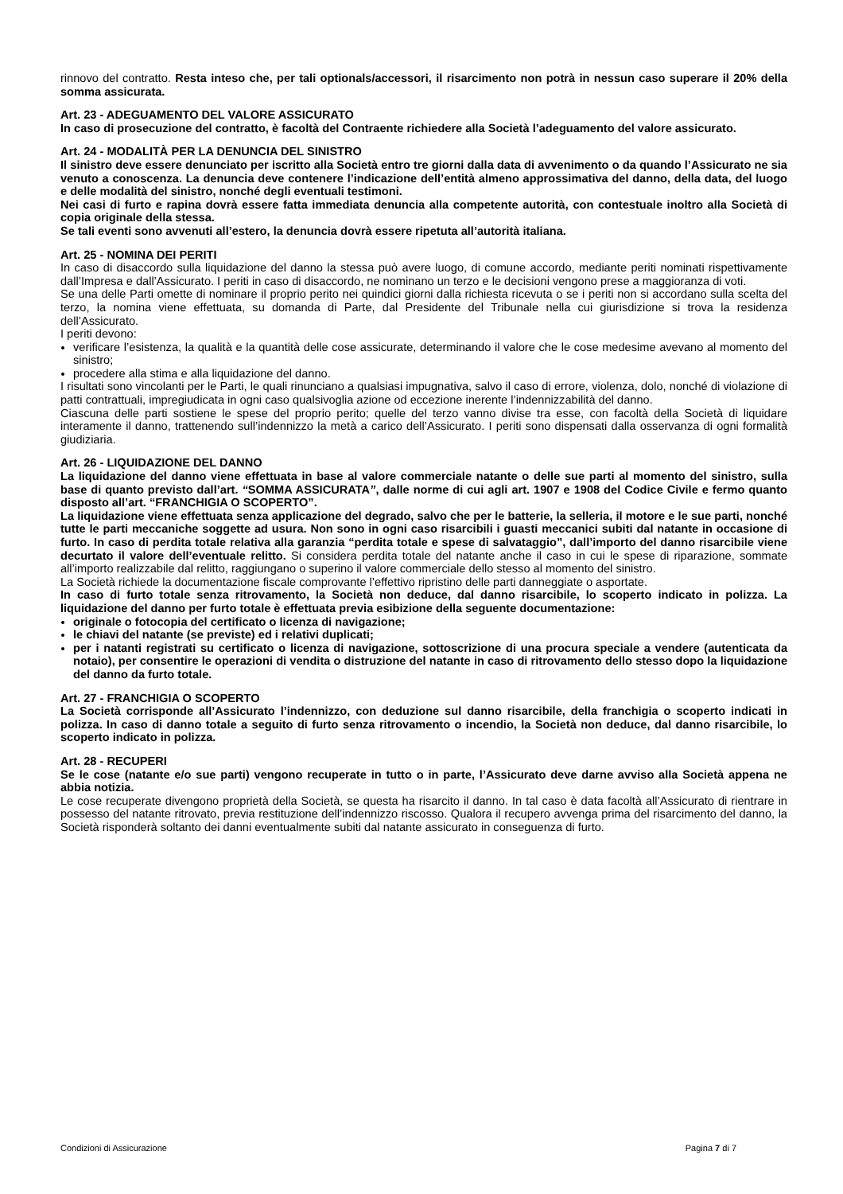rinnovo del contratto. Resta inteso che, per tali optionals/accessori, il risarcimento non potrà in nessun caso superare il 20% della somma assicurata.
Art. 23 - ADEGUAMENTO DEL VALORE ASSICURATO
In caso di prosecuzione del contratto, è facoltà del Contraente richiedere alla Società l’adeguamento del valore assicurato.
Art. 24 - MODALITÀ PER LA DENUNCIA DEL SINISTRO
Il sinistro deve essere denunciato per iscritto alla Società entro tre giorni dalla data di avvenimento o da quando l’Assicurato ne sia venuto a conoscenza. La denuncia deve contenere l’indicazione dell’entità almeno approssimativa del danno, della data, del luogo e delle modalità del sinistro, nonché degli eventuali testimoni.
Nei casi di furto e rapina dovrà essere fatta immediata denuncia alla competente autorità, con contestuale inoltro alla Società di copia originale della stessa.
Se tali eventi sono avvenuti all’estero, la denuncia dovrà essere ripetuta all’autorità italiana.
Art. 25 - NOMINA DEI PERITI
In caso di disaccordo sulla liquidazione del danno la stessa può avere luogo, di comune accordo, mediante periti nominati rispettivamente dall’Impresa e dall’Assicurato. I periti in caso di disaccordo, ne nominano un terzo e le decisioni vengono prese a maggioranza di voti.
Se una delle Parti omette di nominare il proprio perito nei quindici giorni dalla richiesta ricevuta o se i periti non si accordano sulla scelta del terzo, la nomina viene effettuata, su domanda di Parte, dal Presidente del Tribunale nella cui giurisdizione si trova la residenza dell’Assicurato.
I periti devono:
verificare l’esistenza, la qualità e la quantità delle cose assicurate, determinando il valore che le cose medesime avevano al momento del sinistro;
procedere alla stima e alla liquidazione del danno.
I risultati sono vincolanti per le Parti, le quali rinunciano a qualsiasi impugnativa, salvo il caso di errore, violenza, dolo, nonché di violazione di patti contrattuali, impregiudicata in ogni caso qualsivoglia azione od eccezione inerente l’indennizzabilità del danno.
Ciascuna delle parti sostiene le spese del proprio perito; quelle del terzo vanno divise tra esse, con facoltà della Società di liquidare interamente il danno, trattenendo sull’indennizzo la metà a carico dell’Assicurato. I periti sono dispensati dalla osservanza di ogni formalità giudiziaria.
Art. 26 - LIQUIDAZIONE DEL DANNO
La liquidazione del danno viene effettuata in base al valore commerciale natante o delle sue parti al momento del sinistro, sulla base di quanto previsto dall’art. “SOMMA ASSICURATA”, dalle norme di cui agli art. 1907 e 1908 del Codice Civile e fermo quanto disposto all’art. “FRANCHIGIA O SCOPERTO”.
La liquidazione viene effettuata senza applicazione del degrado, salvo che per le batterie, la selleria, il motore e le sue parti, nonché tutte le parti meccaniche soggette ad usura. Non sono in ogni caso risarcibili i guasti meccanici subiti dal natante in occasione di furto. In caso di perdita totale relativa alla garanzia “perdita totale e spese di salvataggio”, dall’importo del danno risarcibile viene decurtato il valore dell’eventuale relitto. Si considera perdita totale del natante anche il caso in cui le spese di riparazione, sommate all’importo realizzabile dal relitto, raggiungano o superino il valore commerciale dello stesso al momento del sinistro.
La Società richiede la documentazione fiscale comprovante l’effettivo ripristino delle parti danneggiate o asportate.
In caso di furto totale senza ritrovamento, la Società non deduce, dal danno risarcibile, lo scoperto indicato in polizza. La liquidazione del danno per furto totale è effettuata previa esibizione della seguente documentazione:
originale o fotocopia del certificato o licenza di navigazione;
le chiavi del natante (se previste) ed i relativi duplicati;
per i natanti registrati su certificato o licenza di navigazione, sottoscrizione di una procura speciale a vendere (autenticata da notaio), per consentire le operazioni di vendita o distruzione del natante in caso di ritrovamento dello stesso dopo la liquidazione del danno da furto totale.
Art. 27 - FRANCHIGIA O SCOPERTO
La Società corrisponde all’Assicurato l’indennizzo, con deduzione sul danno risarcibile, della franchigia o scoperto indicati in polizza. In caso di danno totale a seguito di furto senza ritrovamento o incendio, la Società non deduce, dal danno risarcibile, lo scoperto indicato in polizza.
Art. 28 - RECUPERI
Se le cose (natante e/o sue parti) vengono recuperate in tutto o in parte, l’Assicurato deve darne avviso alla Società appena ne abbia notizia.
Le cose recuperate divengono proprietà della Società, se questa ha risarcito il danno. In tal caso è data facoltà all’Assicurato di rientrare in possesso del natante ritrovato, previa restituzione dell’indennizzo riscosso. Qualora il recupero avvenga prima del risarcimento del danno, la Società risponderà soltanto dei danni eventualmente subiti dal natante assicurato in conseguenza di furto.
Condizioni di Assicurazione Pagina 7 di 7